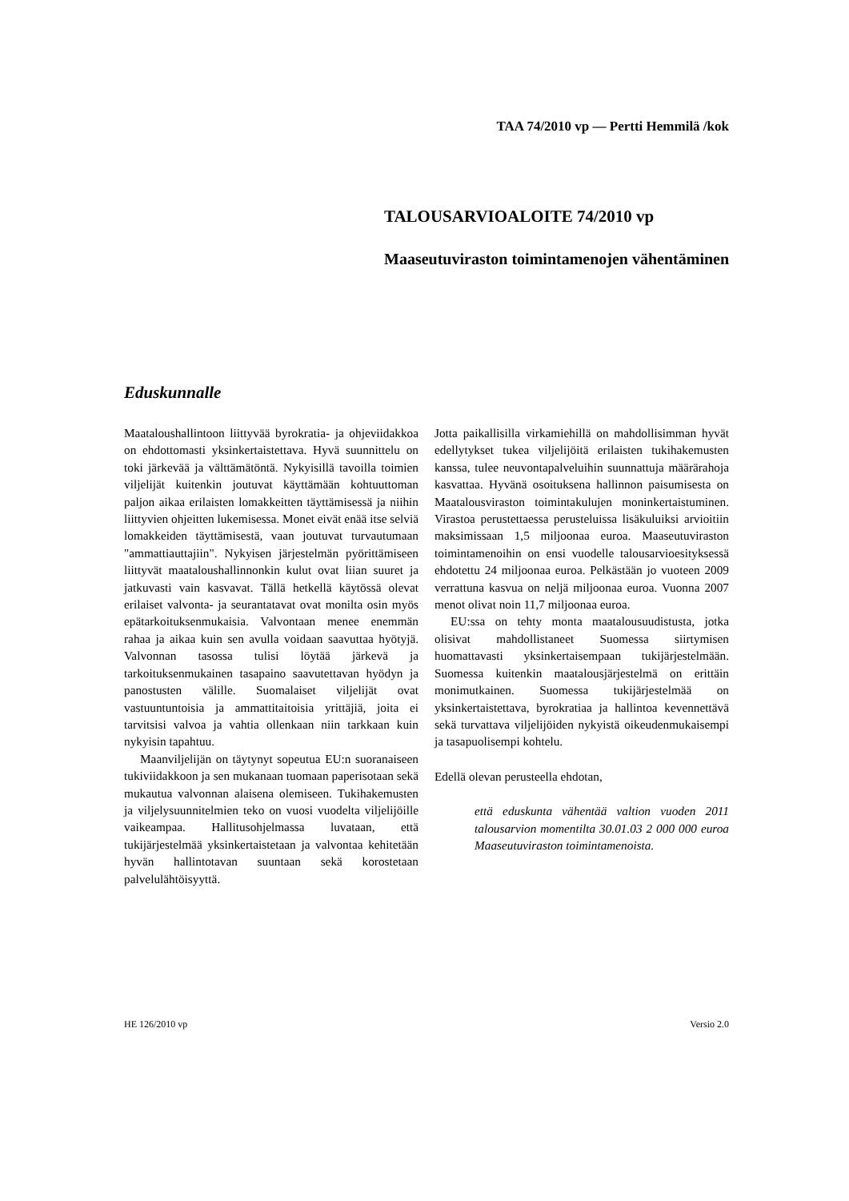TAA 74/2010 vp — Pertti Hemmilä /kok
TALOUSARVIOALOITE 74/2010 vp
Maaseutuviraston toimintamenojen vähentäminen
Eduskunnalle
Maataloushallintoon liittyvää byrokratia- ja ohjeviidakkoa on ehdottomasti yksinkertaistettava. Hyvä suunnittelu on toki järkevää ja välttämätöntä. Nykyisillä tavoilla toimien viljelijät kuitenkin joutuvat käyttämään kohtuuttoman paljon aikaa erilaisten lomakkeitten täyttämisessä ja niihin liittyvien ohjeitten lukemisessa. Monet eivät enää itse selviä lomakkeiden täyttämisestä, vaan joutuvat turvautumaan "ammattiauttajiin". Nykyisen järjestelmän pyörittämiseen liittyvät maataloushallinnonkin kulut ovat liian suuret ja jatkuvasti vain kasvavat. Tällä hetkellä käytössä olevat erilaiset valvonta- ja seurantatavat ovat monilta osin myös epätarkoituksenmukaisia. Valvontaan menee enemmän rahaa ja aikaa kuin sen avulla voidaan saavuttaa hyötyjä. Valvonnan tasossa tulisi löytää järkevä ja tarkoituksenmukainen tasapaino saavutettavan hyödyn ja panostusten välille. Suomalaiset viljelijät ovat vastuuntuntoisia ja ammattitaitoisia yrittäjiä, joita ei tarvitsisi valvoa ja vahtia ollenkaan niin tarkkaan kuin nykyisin tapahtuu.
Maanviljelijän on täytynyt sopeutua EU:n suoranaiseen tukiviidakkoon ja sen mukanaan tuomaan paperisotaan sekä mukautua valvonnan alaisena olemiseen. Tukihakemusten ja viljelysuunnitelmien teko on vuosi vuodelta viljelijöille vaikeampaa. Hallitusohjelmassa luvataan, että tukijärjestelmää yksinkertaistetaan ja valvontaa kehitetään hyvän hallintotavan suuntaan sekä korostetaan palvelulähtöisyyttä.
Jotta paikallisilla virkamiehillä on mahdollisimman hyvät edellytykset tukea viljelijöitä erilaisten tukihakemusten kanssa, tulee neuvontapalveluihin suunnattuja määrärahoja kasvattaa. Hyvänä osoituksena hallinnon paisumisesta on Maatalousviraston toimintakulujen moninkertaistuminen. Virastoa perustettaessa perusteluissa lisäkuluiksi arvioitiin maksimissaan 1,5 miljoonaa euroa. Maaseutuviraston toimintamenoihin on ensi vuodelle talousarvioesityksessä ehdotettu 24 miljoonaa euroa. Pelkästään jo vuoteen 2009 verrattuna kasvua on neljä miljoonaa euroa. Vuonna 2007 menot olivat noin 11,7 miljoonaa euroa.
EU:ssa on tehty monta maatalousuudistusta, jotka olisivat mahdollistaneet Suomessa siirtymisen huomattavasti yksinkertaisempaan tukijärjestelmään. Suomessa kuitenkin maatalousjärjestelmä on erittäin monimutkainen. Suomessa tukijärjestelmää on yksinkertaistettava, byrokratiaa ja hallintoa kevennettävä sekä turvattava viljelijöiden nykyistä oikeudenmukaisempi ja tasapuolisempi kohtelu.
Edellä olevan perusteella ehdotan,
että eduskunta vähentää valtion vuoden 2011 talousarvion momentilta 30.01.03 2 000 000 euroa Maaseutuviraston toimintamenoista.
HE 126/2010 vp Versio 2.0